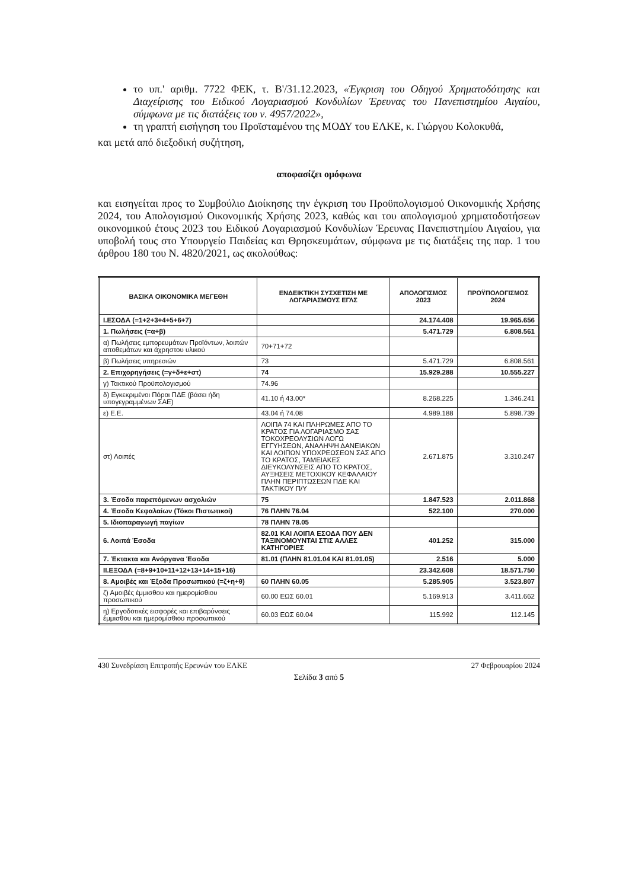το υπ.' αριθμ. 7722 ΦΕΚ, τ. Β'/31.12.2023, «Έγκριση του Οδηγού Χρηματοδότησης και Διαχείρισης του Ειδικού Λογαριασμού Κονδυλίων Έρευνας του Πανεπιστημίου Αιγαίου, σύμφωνα με τις διατάξεις του ν. 4957/2022»,
τη γραπτή εισήγηση του Προϊσταμένου της ΜΟΔΥ του ΕΛΚΕ, κ. Γιώργου Κολοκυθά,
και μετά από διεξοδική συζήτηση,
αποφασίζει ομόφωνα
και εισηγείται προς το Συμβούλιο Διοίκησης την έγκριση του Προϋπολογισμού Οικονομικής Χρήσης 2024, του Απολογισμού Οικονομικής Χρήσης 2023, καθώς και του απολογισμού χρηματοδοτήσεων οικονομικού έτους 2023 του Ειδικού Λογαριασμού Κονδυλίων Έρευνας Πανεπιστημίου Αιγαίου, για υποβολή τους στο Υπουργείο Παιδείας και Θρησκευμάτων, σύμφωνα με τις διατάξεις της παρ. 1 του άρθρου 180 του Ν. 4820/2021, ως ακολούθως:
| ΒΑΣΙΚΑ ΟΙΚΟΝΟΜΙΚΑ ΜΕΓΕΘΗ | ΕΝΔΕΙΚΤΙΚΗ ΣΥΣΧΕΤΙΣΗ ΜΕ ΛΟΓΑΡΙΑΣΜΟΥΣ ΕΓΛΣ | ΑΠΟΛΟΓΙΣΜΟΣ 2023 | ΠΡΟΫΠΟΛΟΓΙΣΜΟΣ 2024 |
| --- | --- | --- | --- |
| Ι.ΕΣΟΔΑ (=1+2+3+4+5+6+7) | | 24.174.408 | 19.965.656 |
| 1. Πωλήσεις (=α+β) | | 5.471.729 | 6.808.561 |
| α) Πωλήσεις εμπορευμάτων Προϊόντων, λοιπών αποθεμάτων και άχρηστου υλικού | 70+71+72 | | |
| β) Πωλήσεις υπηρεσιών | 73 | 5.471.729 | 6.808.561 |
| 2. Επιχορηγήσεις (=γ+δ+ε+στ) | 74 | 15.929.288 | 10.555.227 |
| γ) Τακτικού Προϋπολογισμού | 74.96 | | |
| δ) Εγκεκριμένοι Πόροι ΠΔΕ (βάσει ήδη υπογεγραμμένων ΣΑΕ) | 41.10 ή 43.00* | 8.268.225 | 1.346.241 |
| ε) Ε.Ε. | 43.04 ή 74.08 | 4.989.188 | 5.898.739 |
| στ) Λοιπές | ΛΟΙΠΑ 74 ΚΑΙ ΠΛΗΡΩΜΕΣ ΑΠΟ ΤΟ ΚΡΑΤΟΣ ΓΙΑ ΛΟΓΑΡΙΑΣΜΟ ΣΑΣ ΤΟΚΟΧΡΕΟΛΥΣΙΩΝ ΛΟΓΩ ΕΓΓΥΗΣΕΩΝ, ΑΝΑΛΗΨΗ ΔΑΝΕΙΑΚΩΝ ΚΑΙ ΛΟΙΠΩΝ ΥΠΟΧΡΕΩΣΕΩΝ ΣΑΣ ΑΠΟ ΤΟ ΚΡΑΤΟΣ, ΤΑΜΕΙΑΚΕΣ ΔΙΕΥΚΟΛΥΝΣΕΙΣ ΑΠΟ ΤΟ ΚΡΑΤΟΣ, ΑΥΞΗΣΕΙΣ ΜΕΤΟΧΙΚΟΥ ΚΕΦΑΛΑΙΟΥ ΠΛΗΝ ΠΕΡΙΠΤΩΣΕΩΝ ΠΔΕ ΚΑΙ ΤΑΚΤΙΚΟΥ Π/Υ | 2.671.875 | 3.310.247 |
| 3. Έσοδα παρεπόμενων ασχολιών | 75 | 1.847.523 | 2.011.868 |
| 4. Έσοδα Κεφαλαίων (Τόκοι Πιστωτικοί) | 76 ΠΛΗΝ 76.04 | 522.100 | 270.000 |
| 5. Ιδιοπαραγωγή παγίων | 78 ΠΛΗΝ 78.05 | | |
| 6. Λοιπά Έσοδα | 82.01 ΚΑΙ ΛΟΙΠΑ ΕΣΟΔΑ ΠΟΥ ΔΕΝ ΤΑΞΙΝΟΜΟΥΝΤΑΙ ΣΤΙΣ ΑΛΛΕΣ ΚΑΤΗΓΟΡΙΕΣ | 401.252 | 315.000 |
| 7. Έκτακτα και Ανόργανα Έσοδα | 81.01 (ΠΛΗΝ 81.01.04 ΚΑΙ 81.01.05) | 2.516 | 5.000 |
| ΙΙ.ΕΞΟΔΑ (=8+9+10+11+12+13+14+15+16) | | 23.342.608 | 18.571.750 |
| 8. Αμοιβές και Έξοδα Προσωπικού (=ζ+η+θ) | 60 ΠΛΗΝ 60.05 | 5.285.905 | 3.523.807 |
| ζ) Αμοιβές έμμισθου και ημερομίσθιου προσωπικού | 60.00 ΕΩΣ 60.01 | 5.169.913 | 3.411.662 |
| η) Εργοδοτικές εισφορές και επιβαρύνσεις έμμισθου και ημερομίσθιου προσωπικού | 60.03 ΕΩΣ 60.04 | 115.992 | 112.145 |
430 Συνεδρίαση Επιτροπής Ερευνών του ΕΛΚΕ 27 Φεβρουαρίου 2024
Σελίδα 3 από 5